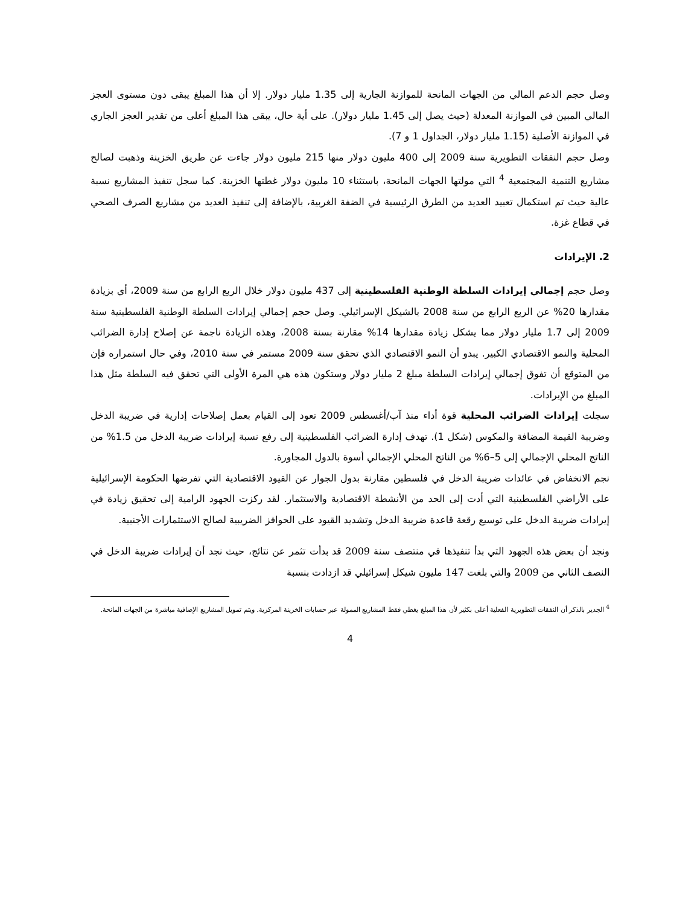وصل حجم الدعم المالي من الجهات المانحة للموازنة الجارية إلى 1.35 مليار دولار. إلا أن هذا المبلغ يبقى دون مستوى العجز المالي المبين في الموازنة المعدلة (حيث يصل إلى 1.45 مليار دولار). على أية حال، يبقى هذا المبلغ أعلى من تقدير العجز الجاري في الموازنة الأصلية (1.15 مليار دولار، الجداول 1 و 7).
وصل حجم النفقات التطويرية سنة 2009 إلى 400 مليون دولار منها 215 مليون دولار جاءت عن طريق الخزينة وذهبت لصالح مشاريع التنمية المجتمعية <sup>4</sup> التي مولتها الجهات المانحة، باستثناء 10 مليون دولار غطتها الخزينة. كما سجل تنفيذ المشاريع نسبة عالية حيث تم استكمال تعبيد العديد من الطرق الرئيسية في الضفة الغربية، بالإضافة إلى تنفيذ العديد من مشاريع الصرف الصحي في قطاع غزة.
2. الإيرادات
وصل حجم إجمالي إيرادات السلطة الوطنية الفلسطينية إلى 437 مليون دولار خلال الربع الرابع من سنة 2009، أي بزيادة مقدارها 20% عن الربع الرابع من سنة 2008 بالشيكل الإسرائيلي. وصل حجم إجمالي إيرادات السلطة الوطنية الفلسطينية سنة 2009 إلى 1.7 مليار دولار مما يشكل زيادة مقدارها 14% مقارنة بسنة 2008، وهذه الزيادة ناجمة عن إصلاح إدارة الضرائب المحلية والنمو الاقتصادي الكبير. يبدو أن النمو الاقتصادي الذي تحقق سنة 2009 مستمر في سنة 2010، وفي حال استمراره فإن من المتوقع أن تفوق إجمالي إيرادات السلطة مبلغ 2 مليار دولار وستكون هذه هي المرة الأولى التي تحقق فيه السلطة مثل هذا المبلغ من الإيرادات.
سجلت إيرادات الضرائب المحلية قوة أداء منذ آب/أغسطس 2009 تعود إلى القيام بعمل إصلاحات إدارية في ضريبة الدخل وضريبة القيمة المضافة والمكوس (شكل 1). تهدف إدارة الضرائب الفلسطينية إلى رفع نسبة إيرادات ضريبة الدخل من 1.5% من الناتج المحلي الإجمالي إلى 5–6% من الناتج المحلي الإجمالي أسوة بالدول المجاورة.
نجم الانخفاض في عائدات ضريبة الدخل في فلسطين مقارنة بدول الجوار عن القيود الاقتصادية التي تفرضها الحكومة الإسرائيلية على الأراضي الفلسطينية التي أدت إلى الحد من الأنشطة الاقتصادية والاستثمار. لقد ركزت الجهود الرامية إلى تحقيق زيادة في إيرادات ضريبة الدخل على توسيع رقعة قاعدة ضريبة الدخل وتشديد القيود على الحوافز الضريبية لصالح الاستثمارات الأجنبية.
ونجد أن بعض هذه الجهود التي بدأ تنفيذها في منتصف سنة 2009 قد بدأت تثمر عن نتائج، حيث نجد أن إيرادات ضريبة الدخل في النصف الثاني من 2009 والتي بلغت 147 مليون شيكل إسرائيلي قد ازدادت بنسبة
<sup>4</sup> الجدير بالذكر أن النفقات التطويرية الفعلية أعلى بكثير لأن هذا المبلغ يغطي فقط المشاريع الممولة عبر حسابات الخزينة المركزية. ويتم تمويل المشاريع الإضافية مباشرة من الجهات المانحة.
4